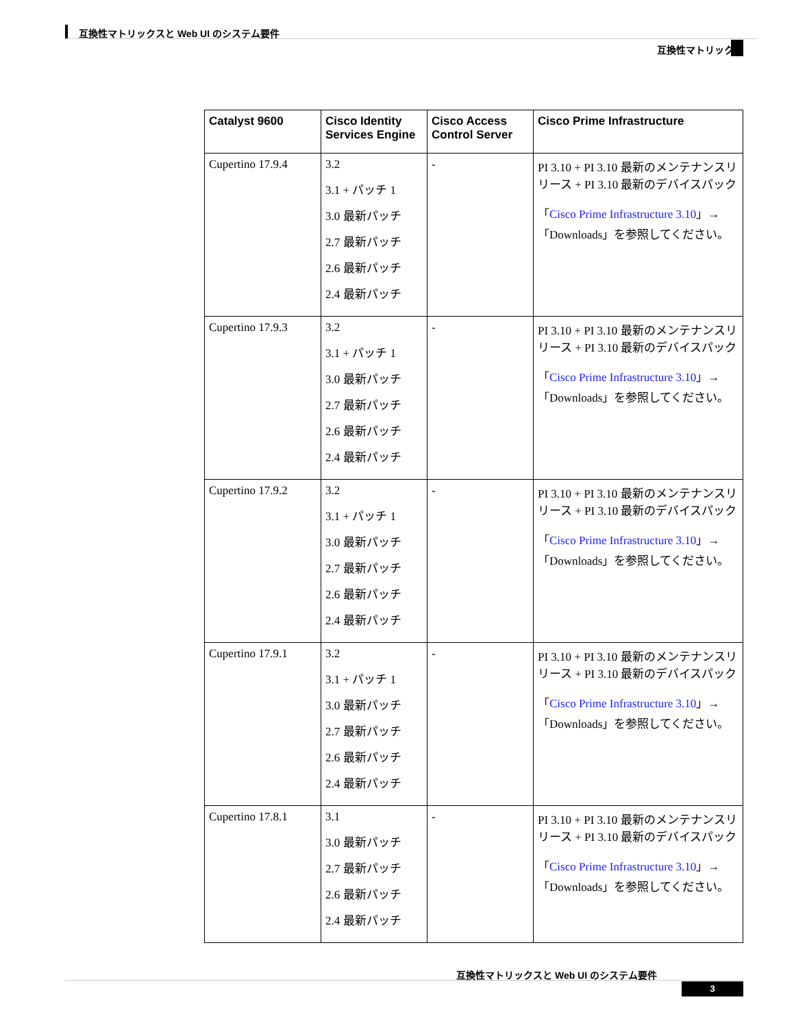互換性マトリックスと Web UI のシステム要件
互換性マトリックス
| Catalyst 9600 | Cisco Identity Services Engine | Cisco Access Control Server | Cisco Prime Infrastructure |
| --- | --- | --- | --- |
| Cupertino 17.9.4 | 3.2 3.1 + パッチ 1 3.0 最新パッチ 2.7 最新パッチ 2.6 最新パッチ 2.4 最新パッチ | - | PI 3.10 + PI 3.10 最新のメンテナンスリリース + PI 3.10 最新のデバイスパック 「 Cisco Prime Infrastructure 3.10 」→「Downloads」を参照してください。 |
| Cupertino 17.9.3 | 3.2 3.1 + パッチ 1 3.0 最新パッチ 2.7 最新パッチ 2.6 最新パッチ 2.4 最新パッチ | - | PI 3.10 + PI 3.10 最新のメンテナンスリリース + PI 3.10 最新のデバイスパック 「 Cisco Prime Infrastructure 3.10 」→「Downloads」を参照してください。 |
| Cupertino 17.9.2 | 3.2 3.1 + パッチ 1 3.0 最新パッチ 2.7 最新パッチ 2.6 最新パッチ 2.4 最新パッチ | - | PI 3.10 + PI 3.10 最新のメンテナンスリリース + PI 3.10 最新のデバイスパック 「 Cisco Prime Infrastructure 3.10 」→「Downloads」を参照してください。 |
| Cupertino 17.9.1 | 3.2 3.1 + パッチ 1 3.0 最新パッチ 2.7 最新パッチ 2.6 最新パッチ 2.4 最新パッチ | - | PI 3.10 + PI 3.10 最新のメンテナンスリリース + PI 3.10 最新のデバイスパック 「 Cisco Prime Infrastructure 3.10 」→「Downloads」を参照してください。 |
| Cupertino 17.8.1 | 3.1 3.0 最新パッチ 2.7 最新パッチ 2.6 最新パッチ 2.4 最新パッチ | - | PI 3.10 + PI 3.10 最新のメンテナンスリリース + PI 3.10 最新のデバイスパック 「 Cisco Prime Infrastructure 3.10 」→「Downloads」を参照してください。 |
互換性マトリックスと Web UI のシステム要件
3